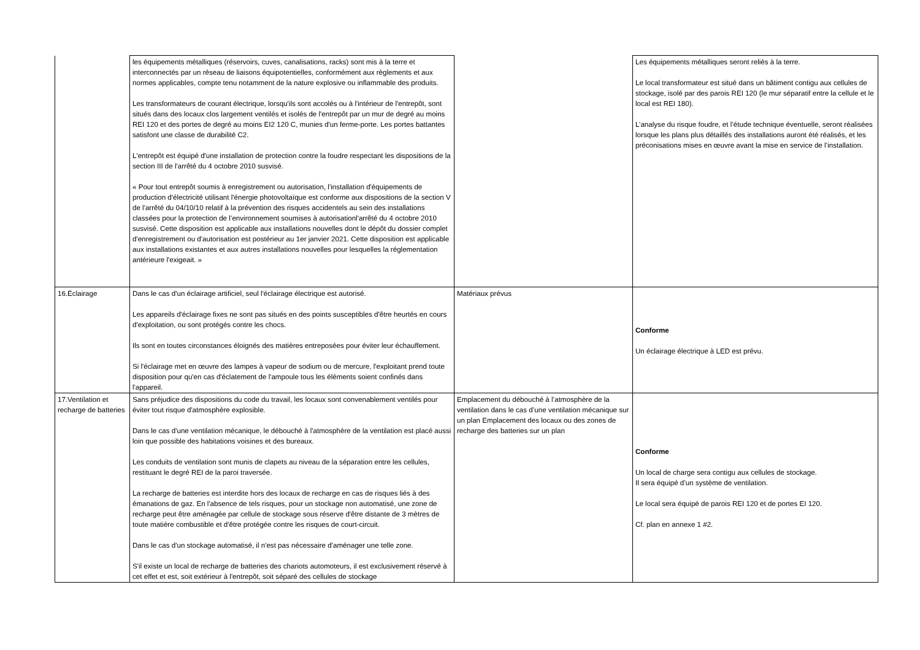| | les équipements métalliques (réservoirs, cuves, canalisations, racks) sont mis à la terre et interconnectés par un réseau de liaisons équipotentielles, conformément aux règlements et aux normes applicables, compte tenu notamment de la nature explosive ou inflammable des produits. Les transformateurs de courant électrique, lorsqu'ils sont accolés ou à l'intérieur de l'entrepôt, sont situés dans des locaux clos largement ventilés et isolés de l'entrepôt par un mur de degré au moins REI 120 et des portes de degré au moins EI2 120 C, munies d'un ferme-porte. Les portes battantes satisfont une classe de durabilité C2. L'entrepôt est équipé d'une installation de protection contre la foudre respectant les dispositions de la section III de l'arrêté du 4 octobre 2010 susvisé. « Pour tout entrepôt soumis à enregistrement ou autorisation, l'installation d'équipements de production d'électricité utilisant l'énergie photovoltaïque est conforme aux dispositions de la section V de l'arrêté du 04/10/10 relatif à la prévention des risques accidentels au sein des installations classées pour la protection de l’environnement soumises à autorisationl'arrêté du 4 octobre 2010 susvisé. Cette disposition est applicable aux installations nouvelles dont le dépôt du dossier complet d'enregistrement ou d'autorisation est postérieur au 1er janvier 2021. Cette disposition est applicable aux installations existantes et aux autres installations nouvelles pour lesquelles la réglementation antérieure l'exigeait. » | | Les équipements métalliques seront reliés à la terre. Le local transformateur est situé dans un bâtiment contigu aux cellules de stockage, isolé par des parois REI 120 (le mur séparatif entre la cellule et le local est REI 180). L’analyse du risque foudre, et l’étude technique éventuelle, seront réalisées lorsque les plans plus détaillés des installations auront été réalisés, et les préconisations mises en œuvre avant la mise en service de l’installation. |
| 16.Éclairage | Dans le cas d'un éclairage artificiel, seul l'éclairage électrique est autorisé. Les appareils d'éclairage fixes ne sont pas situés en des points susceptibles d'être heurtés en cours d'exploitation, ou sont protégés contre les chocs. Ils sont en toutes circonstances éloignés des matières entreposées pour éviter leur échauffement. Si l'éclairage met en œuvre des lampes à vapeur de sodium ou de mercure, l'exploitant prend toute disposition pour qu'en cas d'éclatement de l'ampoule tous les éléments soient confinés dans l'appareil. | Matériaux prévus | Conforme Un éclairage électrique à LED est prévu. |
| 17.Ventilation et recharge de batteries | Sans préjudice des dispositions du code du travail, les locaux sont convenablement ventilés pour éviter tout risque d'atmosphère explosible. Dans le cas d'une ventilation mécanique, le débouché à l'atmosphère de la ventilation est placé aussi loin que possible des habitations voisines et des bureaux. Les conduits de ventilation sont munis de clapets au niveau de la séparation entre les cellules, restituant le degré REI de la paroi traversée. La recharge de batteries est interdite hors des locaux de recharge en cas de risques liés à des émanations de gaz. En l'absence de tels risques, pour un stockage non automatisé, une zone de recharge peut être aménagée par cellule de stockage sous réserve d'être distante de 3 mètres de toute matière combustible et d'être protégée contre les risques de court-circuit. Dans le cas d'un stockage automatisé, il n'est pas nécessaire d'aménager une telle zone. S'il existe un local de recharge de batteries des chariots automoteurs, il est exclusivement réservé à cet effet et est, soit extérieur à l'entrepôt, soit séparé des cellules de stockage | Emplacement du débouché à l’atmosphère de la ventilation dans le cas d’une ventilation mécanique sur un plan Emplacement des locaux ou des zones de recharge des batteries sur un plan | Conforme Un local de charge sera contigu aux cellules de stockage. Il sera équipé d’un système de ventilation. Le local sera équipé de parois REI 120 et de portes EI 120. Cf. plan en annexe 1 #2. |